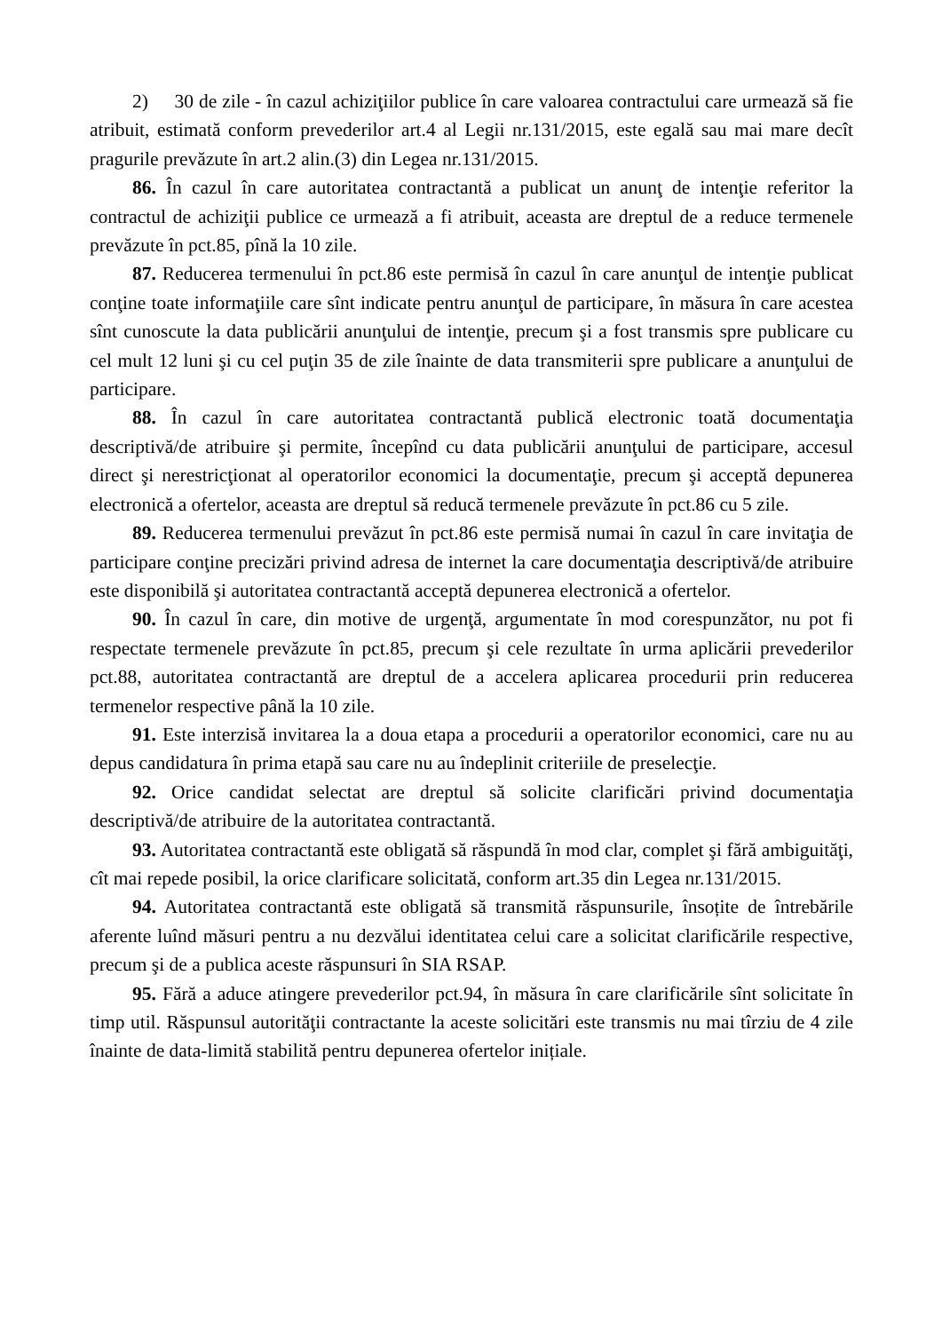2) 30 de zile - în cazul achiziţiilor publice în care valoarea contractului care urmează să fie atribuit, estimată conform prevederilor art.4 al Legii nr.131/2015, este egală sau mai mare decît pragurile prevăzute în art.2 alin.(3) din Legea nr.131/2015.
86. În cazul în care autoritatea contractantă a publicat un anunţ de intenţie referitor la contractul de achiziţii publice ce urmează a fi atribuit, aceasta are dreptul de a reduce termenele prevăzute în pct.85, pînă la 10 zile.
87. Reducerea termenului în pct.86 este permisă în cazul în care anunţul de intenţie publicat conţine toate informaţiile care sînt indicate pentru anunţul de participare, în măsura în care acestea sînt cunoscute la data publicării anunţului de intenţie, precum şi a fost transmis spre publicare cu cel mult 12 luni şi cu cel puţin 35 de zile înainte de data transmiterii spre publicare a anunţului de participare.
88. În cazul în care autoritatea contractantă publică electronic toată documentaţia descriptivă/de atribuire şi permite, începînd cu data publicării anunţului de participare, accesul direct şi nerestricţionat al operatorilor economici la documentaţie, precum şi acceptă depunerea electronică a ofertelor, aceasta are dreptul să reducă termenele prevăzute în pct.86 cu 5 zile.
89. Reducerea termenului prevăzut în pct.86 este permisă numai în cazul în care invitaţia de participare conţine precizări privind adresa de internet la care documentaţia descriptivă/de atribuire este disponibilă şi autoritatea contractantă acceptă depunerea electronică a ofertelor.
90. În cazul în care, din motive de urgenţă, argumentate în mod corespunzător, nu pot fi respectate termenele prevăzute în pct.85, precum şi cele rezultate în urma aplicării prevederilor pct.88, autoritatea contractantă are dreptul de a accelera aplicarea procedurii prin reducerea termenelor respective până la 10 zile.
91. Este interzisă invitarea la a doua etapa a procedurii a operatorilor economici, care nu au depus candidatura în prima etapă sau care nu au îndeplinit criteriile de preselecţie.
92. Orice candidat selectat are dreptul să solicite clarificări privind documentaţia descriptivă/de atribuire de la autoritatea contractantă.
93. Autoritatea contractantă este obligată să răspundă în mod clar, complet şi fără ambiguităţi, cît mai repede posibil, la orice clarificare solicitată, conform art.35 din Legea nr.131/2015.
94. Autoritatea contractantă este obligată să transmită răspunsurile, însoțite de întrebările aferente luînd măsuri pentru a nu dezvălui identitatea celui care a solicitat clarificările respective, precum şi de a publica aceste răspunsuri în SIA RSAP.
95. Fără a aduce atingere prevederilor pct.94, în măsura în care clarificările sînt solicitate în timp util. Răspunsul autorităţii contractante la aceste solicitări este transmis nu mai tîrziu de 4 zile înainte de data-limită stabilită pentru depunerea ofertelor inițiale.